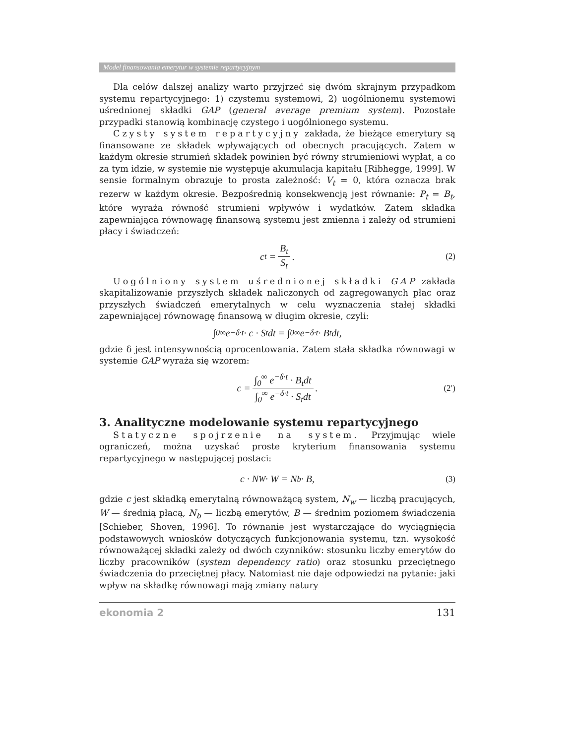Model finansowania emerytur w systemie repartycyjnym
Dla celów dalszej analizy warto przyjrzeć się dwóm skrajnym przypadkom systemu repartycyjnego: 1) czystemu systemowi, 2) uogólnionemu systemowi uśrednionej składki GAP (general average premium system). Pozostałe przypadki stanowią kombinację czystego i uogólnionego systemu.
Czysty system repartycyjny zakłada, że bieżące emerytury są finansowane ze składek wpływających od obecnych pracujących. Zatem w każdym okresie strumień składek powinien być równy strumieniowi wypłat, a co za tym idzie, w systemie nie występuje akumulacja kapitału [Ribhegge, 1999]. W sensie formalnym obrazuje to prosta zależność: V<sub>t</sub> = 0, która oznacza brak rezerw w każdym okresie. Bezpośrednią konsekwencją jest równanie: P<sub>t</sub> = B<sub>t</sub>, które wyraża równość strumieni wpływów i wydatków. Zatem składka zapewniająca równowagę finansową systemu jest zmienna i zależy od strumieni płacy i świadczeń:
c<sub>t</sub> = B<sub>t</sub> S<sub>t</sub>. (2)
Uogólniony system uśrednionej składki GAP zakłada skapitalizowanie przyszłych składek naliczonych od zagregowanych płac oraz przyszłych świadczeń emerytalnych w celu wyznaczenia stałej składki zapewniającej równowagę finansową w długim okresie, czyli:
∫<sub>0</sub><sup>∞</sup> e<sup>−δ·t</sup> · c · S<sub>t</sub>dt = ∫<sub>0</sub><sup>∞</sup> e<sup>−δ·t</sup> · B<sub>t</sub>dt,
gdzie δ jest intensywnością oprocentowania. Zatem stała składka równowagi w systemie GAP wyraża się wzorem:
c = ∫<sub>0</sub><sup>∞</sup> e<sup>−δ·t</sup> · B<sub>t</sub>dt ∫<sub>0</sub><sup>∞</sup> e<sup>−δ·t</sup> · S<sub>t</sub>dt. (2′)
3. Analityczne modelowanie systemu repartycyjnego
Statyczne spojrzenie na system. Przyjmując wiele ograniczeń, można uzyskać proste kryterium finansowania systemu repartycyjnego w następującej postaci:
c · N<sub>W</sub> · W = N<sub>b</sub> · B, (3)
gdzie c jest składką emerytalną równoważącą system, N<sub>w</sub> — liczbą pracujących, W — średnią płacą, N<sub>b</sub> — liczbą emerytów, B — średnim poziomem świadczenia [Schieber, Shoven, 1996]. To równanie jest wystarczające do wyciągnięcia podstawowych wniosków dotyczących funkcjonowania systemu, tzn. wysokość równoważącej składki zależy od dwóch czynników: stosunku liczby emerytów do liczby pracowników (system dependency ratio) oraz stosunku przeciętnego świadczenia do przeciętnej płacy. Natomiast nie daje odpowiedzi na pytanie: jaki wpływ na składkę równowagi mają zmiany natury
ekonomia 2 131